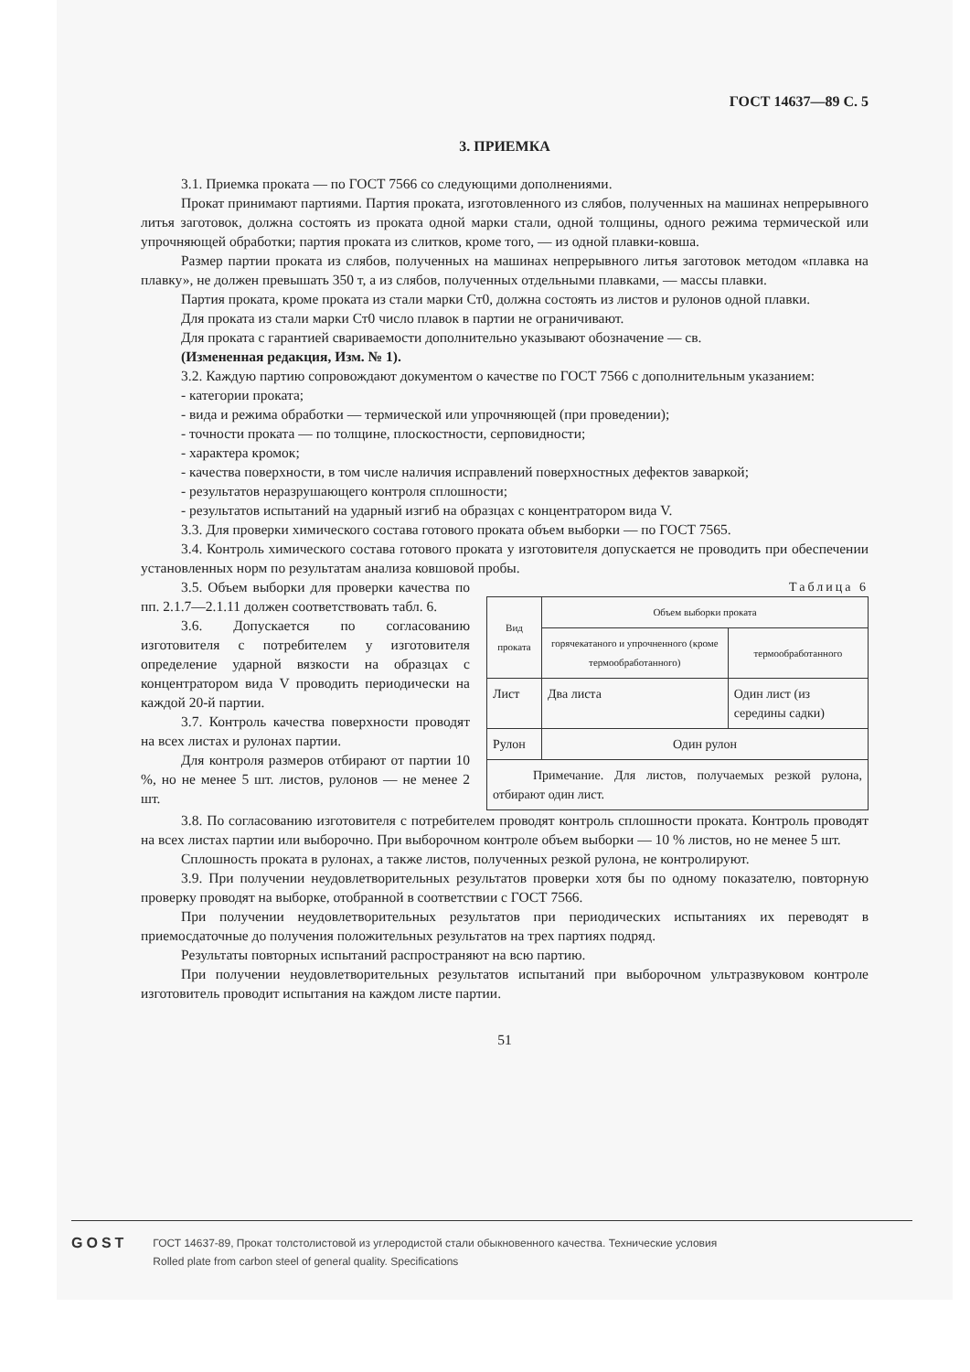ГОСТ 14637—89 С. 5
3. ПРИЕМКА
3.1. Приемка проката — по ГОСТ 7566 со следующими дополнениями.
Прокат принимают партиями. Партия проката, изготовленного из слябов, полученных на машинах непрерывного литья заготовок, должна состоять из проката одной марки стали, одной толщины, одного режима термической или упрочняющей обработки; партия проката из слитков, кроме того, — из одной плавки-ковша.
Размер партии проката из слябов, полученных на машинах непрерывного литья заготовок методом «плавка на плавку», не должен превышать 350 т, а из слябов, полученных отдельными плавками, — массы плавки.
Партия проката, кроме проката из стали марки Ст0, должна состоять из листов и рулонов одной плавки.
Для проката из стали марки Ст0 число плавок в партии не ограничивают.
Для проката с гарантией свариваемости дополнительно указывают обозначение — св.
(Измененная редакция, Изм. № 1).
3.2. Каждую партию сопровождают документом о качестве по ГОСТ 7566 с дополнительным указанием:
- категории проката;
- вида и режима обработки — термической или упрочняющей (при проведении);
- точности проката — по толщине, плоскостности, серповидности;
- характера кромок;
- качества поверхности, в том числе наличия исправлений поверхностных дефектов заваркой;
- результатов неразрушающего контроля сплошности;
- результатов испытаний на ударный изгиб на образцах с концентратором вида V.
3.3. Для проверки химического состава готового проката объем выборки — по ГОСТ 7565.
3.4. Контроль химического состава готового проката у изготовителя допускается не проводить при обеспечении установленных норм по результатам анализа ковшовой пробы.
3.5. Объем выборки для проверки качества по пп. 2.1.7—2.1.11 должен соответствовать табл. 6.
3.6. Допускается по согласованию изготовителя с потребителем у изготовителя определение ударной вязкости на образцах с концентратором вида V проводить периодически на каждой 20-й партии.
3.7. Контроль качества поверхности проводят на всех листах и рулонах партии.
Для контроля размеров отбирают от партии 10 %, но не менее 5 шт. листов, рулонов — не менее 2 шт.
Таблица 6
| Вид проката | Объем выборки проката | |
| --- | --- | --- |
| | горячекатаного и упрочненного (кроме термообработанного) | термообработанного |
| Лист | Два листа | Один лист (из середины садки) |
| Рулон | Один рулон | |
| Примечание. Для листов, получаемых резкой рулона, отбирают один лист. | | |
3.8. По согласованию изготовителя с потребителем проводят контроль сплошности проката. Контроль проводят на всех листах партии или выборочно. При выборочном контроле объем выборки — 10 % листов, но не менее 5 шт.
Сплошность проката в рулонах, а также листов, полученных резкой рулона, не контролируют.
3.9. При получении неудовлетворительных результатов проверки хотя бы по одному показателю, повторную проверку проводят на выборке, отобранной в соответствии с ГОСТ 7566.
При получении неудовлетворительных результатов при периодических испытаниях их переводят в приемосдаточные до получения положительных результатов на трех партиях подряд.
Результаты повторных испытаний распространяют на всю партию.
При получении неудовлетворительных результатов испытаний при выборочном ультразвуковом контроле изготовитель проводит испытания на каждом листе партии.
51
GOST
ГОСТ 14637-89, Прокат толстолистовой из углеродистой стали обыкновенного качества. Технические условия
Rolled plate from carbon steel of general quality. Specifications